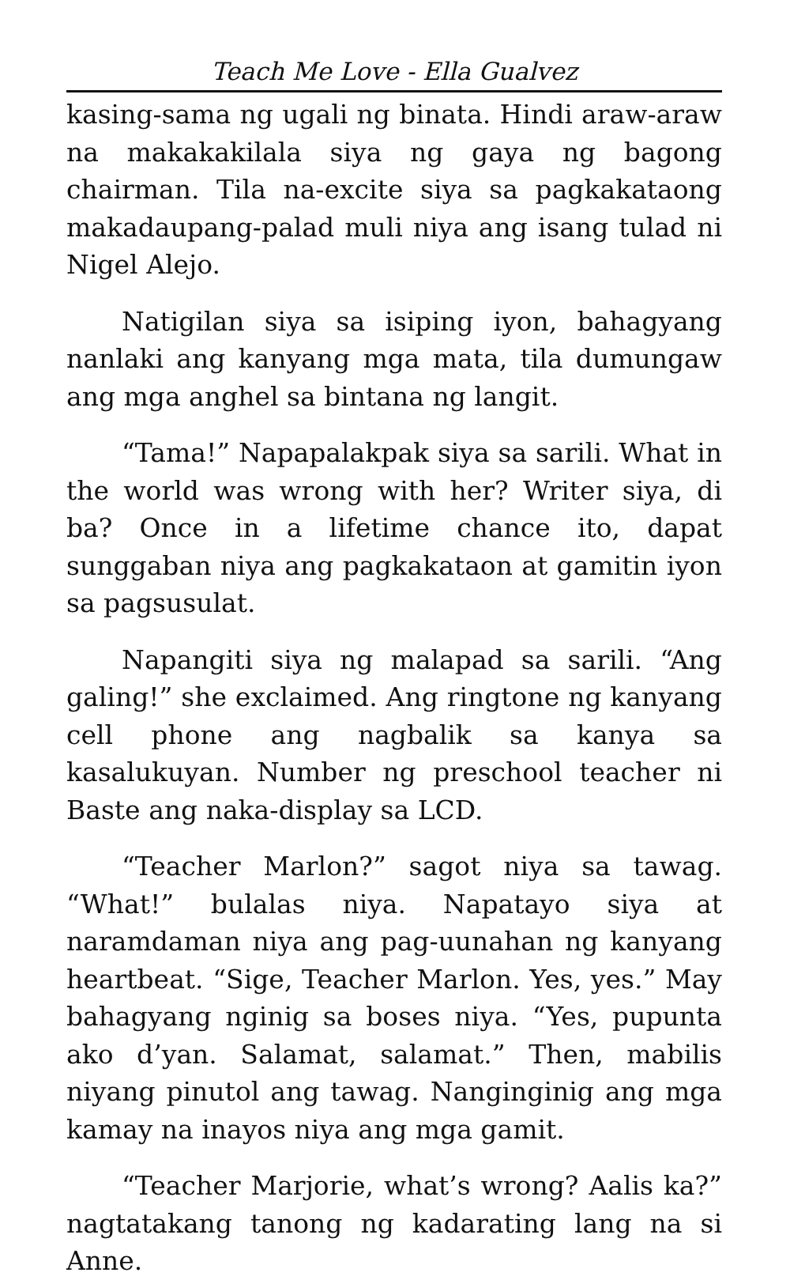Teach Me Love - Ella Gualvez
kasing-sama ng ugali ng binata. Hindi araw-araw na makakakilala siya ng gaya ng bagong chairman. Tila na-excite siya sa pagkakataong makadaupang-palad muli niya ang isang tulad ni Nigel Alejo.
Natigilan siya sa isiping iyon, bahagyang nanlaki ang kanyang mga mata, tila dumungaw ang mga anghel sa bintana ng langit.
“Tama!” Napapalakpak siya sa sarili. What in the world was wrong with her? Writer siya, di ba? Once in a lifetime chance ito, dapat sunggaban niya ang pagkakataon at gamitin iyon sa pagsusulat.
Napangiti siya ng malapad sa sarili. “Ang galing!” she exclaimed. Ang ringtone ng kanyang cell phone ang nagbalik sa kanya sa kasalukuyan. Number ng preschool teacher ni Baste ang naka-display sa LCD.
“Teacher Marlon?” sagot niya sa tawag. “What!” bulalas niya. Napatayo siya at naramdaman niya ang pag-uunahan ng kanyang heartbeat. “Sige, Teacher Marlon. Yes, yes.” May bahagyang nginig sa boses niya. “Yes, pupunta ako d’yan. Salamat, salamat.” Then, mabilis niyang pinutol ang tawag. Nanginginig ang mga kamay na inayos niya ang mga gamit.
“Teacher Marjorie, what’s wrong? Aalis ka?” nagtatakang tanong ng kadarating lang na si Anne.